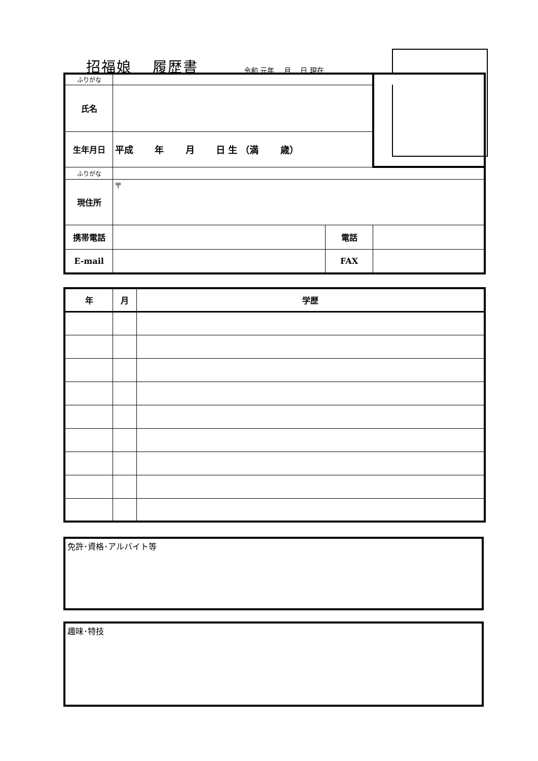招福娘　 履歴書
令和 元年　 月　 日 現在
| ふりがな | | | | |
| 氏名 | | | | |
| 生年月日 | 平成 年 月 日 生 （満 歳） | | | |
| ふりがな | | | | |
| 現住所 | 〒 | | | |
| 携帯電話 | | 電話 | | |
| E-mail | | FAX | | |
| 年 | 月 | 学歴 |
| --- | --- | --- |
免許･資格･アルバイト等
趣味･特技